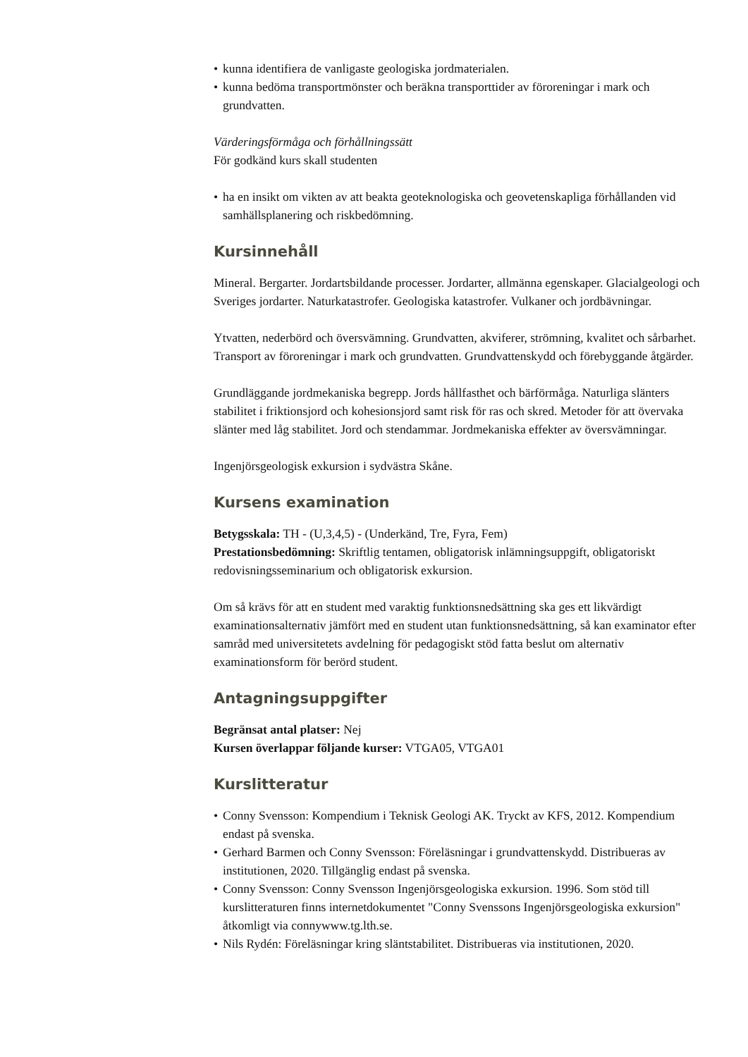• kunna identifiera de vanligaste geologiska jordmaterialen.
• kunna bedöma transportmönster och beräkna transporttider av föroreningar i mark och grundvatten.
Värderingsförmåga och förhållningssätt
För godkänd kurs skall studenten
• ha en insikt om vikten av att beakta geoteknologiska och geovetenskapliga förhållanden vid samhällsplanering och riskbedömning.
Kursinnehåll
Mineral. Bergarter. Jordartsbildande processer. Jordarter, allmänna egenskaper. Glacialgeologi och Sveriges jordarter. Naturkatastrofer. Geologiska katastrofer. Vulkaner och jordbävningar.
Ytvatten, nederbörd och översvämning. Grundvatten, akviferer, strömning, kvalitet och sårbarhet. Transport av föroreningar i mark och grundvatten. Grundvattenskydd och förebyggande åtgärder.
Grundläggande jordmekaniska begrepp. Jords hållfasthet och bärförmåga. Naturliga slänters stabilitet i friktionsjord och kohesionsjord samt risk för ras och skred. Metoder för att övervaka slänter med låg stabilitet. Jord och stendammar. Jordmekaniska effekter av översvämningar.
Ingenjörsgeologisk exkursion i sydvästra Skåne.
Kursens examination
Betygsskala: TH - (U,3,4,5) - (Underkänd, Tre, Fyra, Fem)
Prestationsbedömning: Skriftlig tentamen, obligatorisk inlämningsuppgift, obligatoriskt redovisningsseminarium och obligatorisk exkursion.
Om så krävs för att en student med varaktig funktionsnedsättning ska ges ett likvärdigt examinationsalternativ jämfört med en student utan funktionsnedsättning, så kan examinator efter samråd med universitetets avdelning för pedagogiskt stöd fatta beslut om alternativ examinationsform för berörd student.
Antagningsuppgifter
Begränsat antal platser: Nej
Kursen överlappar följande kurser: VTGA05, VTGA01
Kurslitteratur
• Conny Svensson: Kompendium i Teknisk Geologi AK. Tryckt av KFS, 2012. Kompendium endast på svenska.
• Gerhard Barmen och Conny Svensson: Föreläsningar i grundvattenskydd. Distribueras av institutionen, 2020. Tillgänglig endast på svenska.
• Conny Svensson: Conny Svensson Ingenjörsgeologiska exkursion. 1996. Som stöd till kurslitteraturen finns internetdokumentet "Conny Svenssons Ingenjörsgeologiska exkursion" åtkomligt via connywww.tg.lth.se.
• Nils Rydén: Föreläsningar kring släntstabilitet. Distribueras via institutionen, 2020.